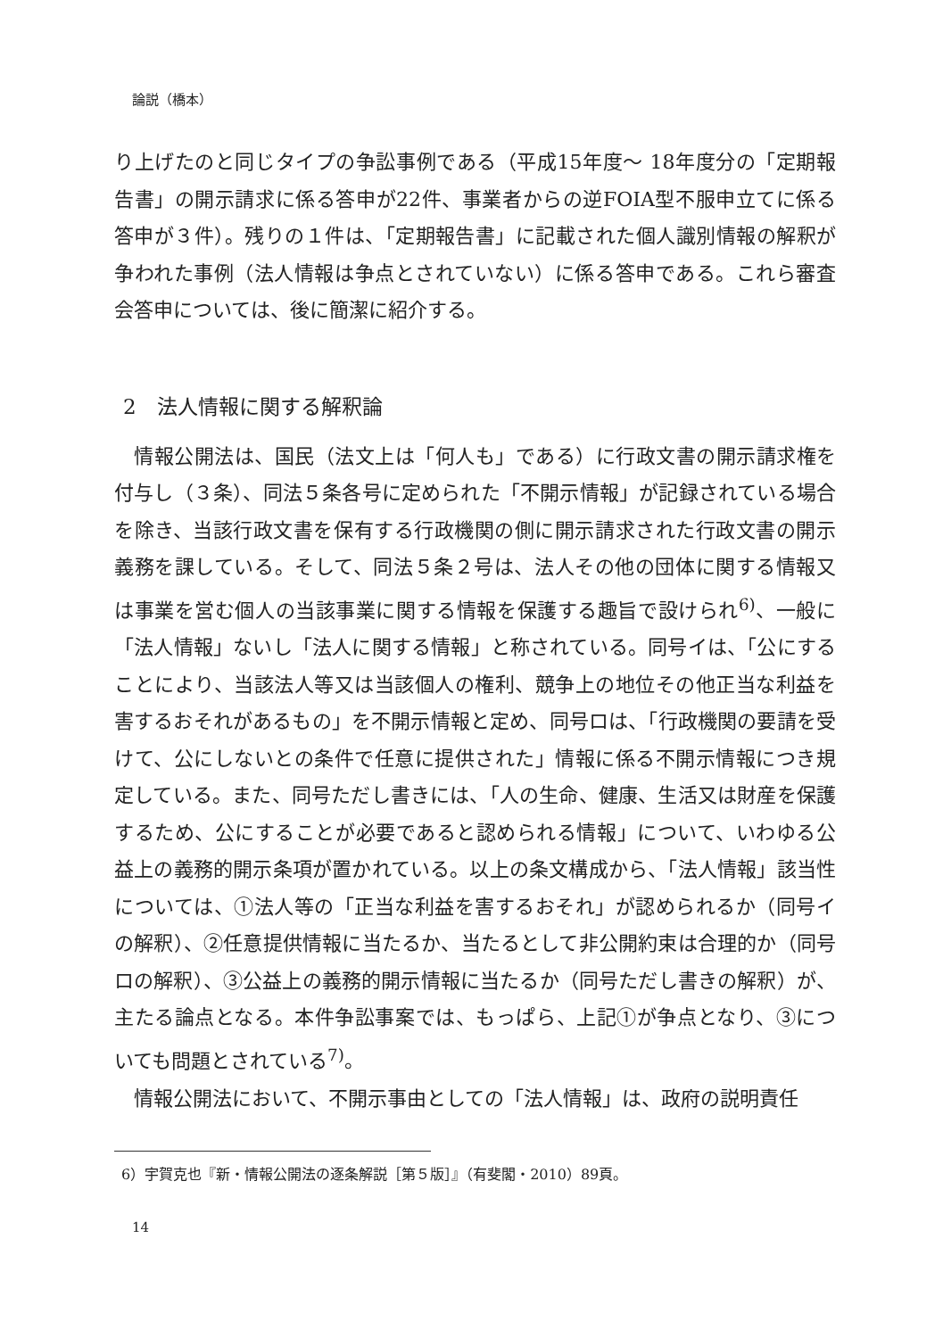論説（橋本）
り上げたのと同じタイプの争訟事例である（平成15年度～ 18年度分の「定期報告書」の開示請求に係る答申が22件、事業者からの逆FOIA型不服申立てに係る答申が３件）。残りの１件は、「定期報告書」に記載された個人識別情報の解釈が争われた事例（法人情報は争点とされていない）に係る答申である。これら審査会答申については、後に簡潔に紹介する。
2　法人情報に関する解釈論
情報公開法は、国民（法文上は「何人も」である）に行政文書の開示請求権を付与し（３条）、同法５条各号に定められた「不開示情報」が記録されている場合を除き、当該行政文書を保有する行政機関の側に開示請求された行政文書の開示義務を課している。そして、同法５条２号は、法人その他の団体に関する情報又は事業を営む個人の当該事業に関する情報を保護する趣旨で設けられ<sup>6)</sup>、一般に「法人情報」ないし「法人に関する情報」と称されている。同号イは、「公にすることにより、当該法人等又は当該個人の権利、競争上の地位その他正当な利益を害するおそれがあるもの」を不開示情報と定め、同号ロは、「行政機関の要請を受けて、公にしないとの条件で任意に提供された」情報に係る不開示情報につき規定している。また、同号ただし書きには、「人の生命、健康、生活又は財産を保護するため、公にすることが必要であると認められる情報」について、いわゆる公益上の義務的開示条項が置かれている。以上の条文構成から、「法人情報」該当性については、①法人等の「正当な利益を害するおそれ」が認められるか（同号イの解釈）、②任意提供情報に当たるか、当たるとして非公開約束は合理的か（同号ロの解釈）、③公益上の義務的開示情報に当たるか（同号ただし書きの解釈）が、主たる論点となる。本件争訟事案では、もっぱら、上記①が争点となり、③についても問題とされている<sup>7)</sup>。
情報公開法において、不開示事由としての「法人情報」は、政府の説明責任
6）宇賀克也『新・情報公開法の逐条解説［第５版］』（有斐閣・2010）89頁。
14